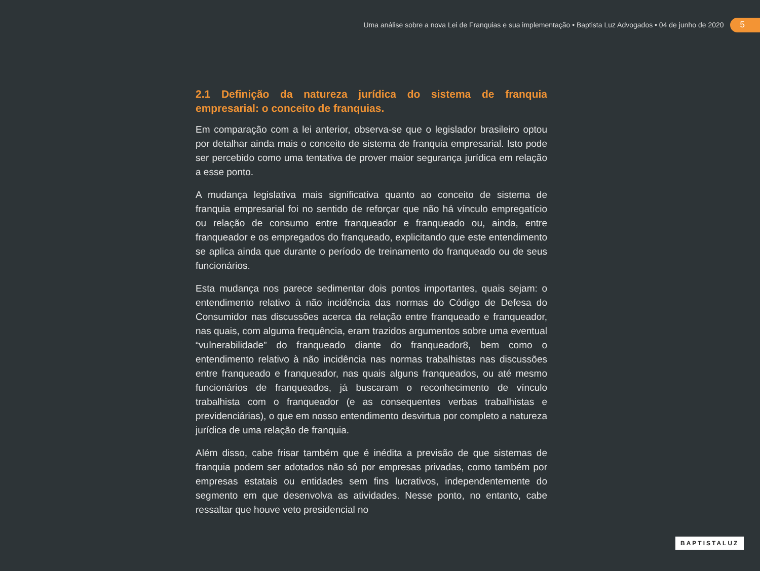Uma análise sobre a nova Lei de Franquias e sua implementação • Baptista Luz Advogados • 04 de junho de 2020 5
2.1 Definição da natureza jurídica do sistema de franquia empresarial: o conceito de franquias.
Em comparação com a lei anterior, observa-se que o legislador brasileiro optou por detalhar ainda mais o conceito de sistema de franquia empresarial. Isto pode ser percebido como uma tentativa de prover maior segurança jurídica em relação a esse ponto.
A mudança legislativa mais significativa quanto ao conceito de sistema de franquia empresarial foi no sentido de reforçar que não há vínculo empregatício ou relação de consumo entre franqueador e franqueado ou, ainda, entre franqueador e os empregados do franqueado, explicitando que este entendimento se aplica ainda que durante o período de treinamento do franqueado ou de seus funcionários.
Esta mudança nos parece sedimentar dois pontos importantes, quais sejam: o entendimento relativo à não incidência das normas do Código de Defesa do Consumidor nas discussões acerca da relação entre franqueado e franqueador, nas quais, com alguma frequência, eram trazidos argumentos sobre uma eventual “vulnerabilidade” do franqueado diante do franqueador8, bem como o entendimento relativo à não incidência nas normas trabalhistas nas discussões entre franqueado e franqueador, nas quais alguns franqueados, ou até mesmo funcionários de franqueados, já buscaram o reconhecimento de vínculo trabalhista com o franqueador (e as consequentes verbas trabalhistas e previdenciárias), o que em nosso entendimento desvirtua por completo a natureza jurídica de uma relação de franquia.
Além disso, cabe frisar também que é inédita a previsão de que sistemas de franquia podem ser adotados não só por empresas privadas, como também por empresas estatais ou entidades sem fins lucrativos, independentemente do segmento em que desenvolva as atividades. Nesse ponto, no entanto, cabe ressaltar que houve veto presidencial no
BAPTISTALUZ